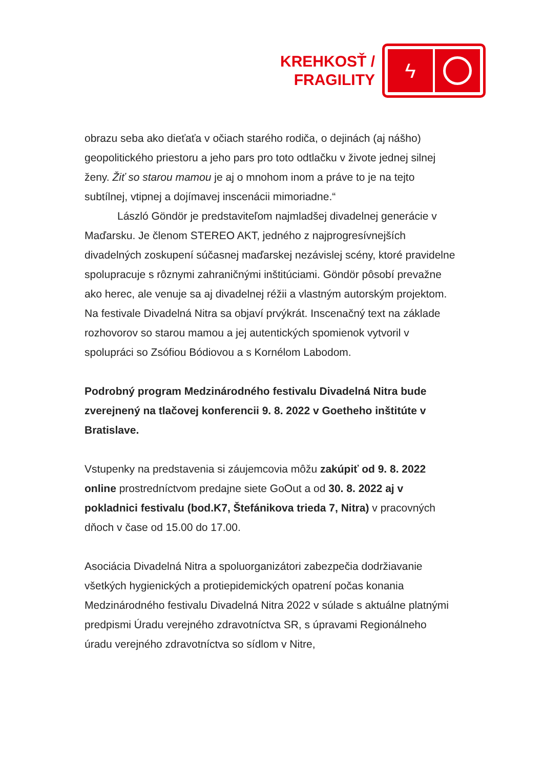KREHKOSŤ /
FRAGILITY
ϟ
obrazu seba ako dieťaťa v očiach starého rodiča, o dejinách (aj nášho) geopolitického priestoru a jeho pars pro toto odtlačku v živote jednej silnej ženy. Žiť so starou mamou je aj o mnohom inom a práve to je na tejto subtílnej, vtipnej a dojímavej inscenácii mimoriadne.“
László Göndör je predstaviteľom najmladšej divadelnej generácie v Maďarsku. Je členom STEREO AKT, jedného z najprogresívnejších divadelných zoskupení súčasnej maďarskej nezávislej scény, ktoré pravidelne spolupracuje s rôznymi zahraničnými inštitúciami. Göndör pôsobí prevažne ako herec, ale venuje sa aj divadelnej réžii a vlastným autorským projektom. Na festivale Divadelná Nitra sa objaví prvýkrát. Inscenačný text na základe rozhovorov so starou mamou a jej autentických spomienok vytvoril v spolupráci so Zsófiou Bódiovou a s Kornélom Labodom.
Podrobný program Medzinárodného festivalu Divadelná Nitra bude zverejnený na tlačovej konferencii 9. 8. 2022 v Goetheho inštitúte v Bratislave.
Vstupenky na predstavenia si záujemcovia môžu zakúpiť od 9. 8. 2022 online prostredníctvom predajne siete GoOut a od 30. 8. 2022 aj v pokladnici festivalu (bod.K7, Štefánikova trieda 7, Nitra) v pracovných dňoch v čase od 15.00 do 17.00.
Asociácia Divadelná Nitra a spoluorganizátori zabezpečia dodržiavanie všetkých hygienických a protiepidemických opatrení počas konania Medzinárodného festivalu Divadelná Nitra 2022 v súlade s aktuálne platnými predpismi Úradu verejného zdravotníctva SR, s úpravami Regionálneho úradu verejného zdravotníctva so sídlom v Nitre,